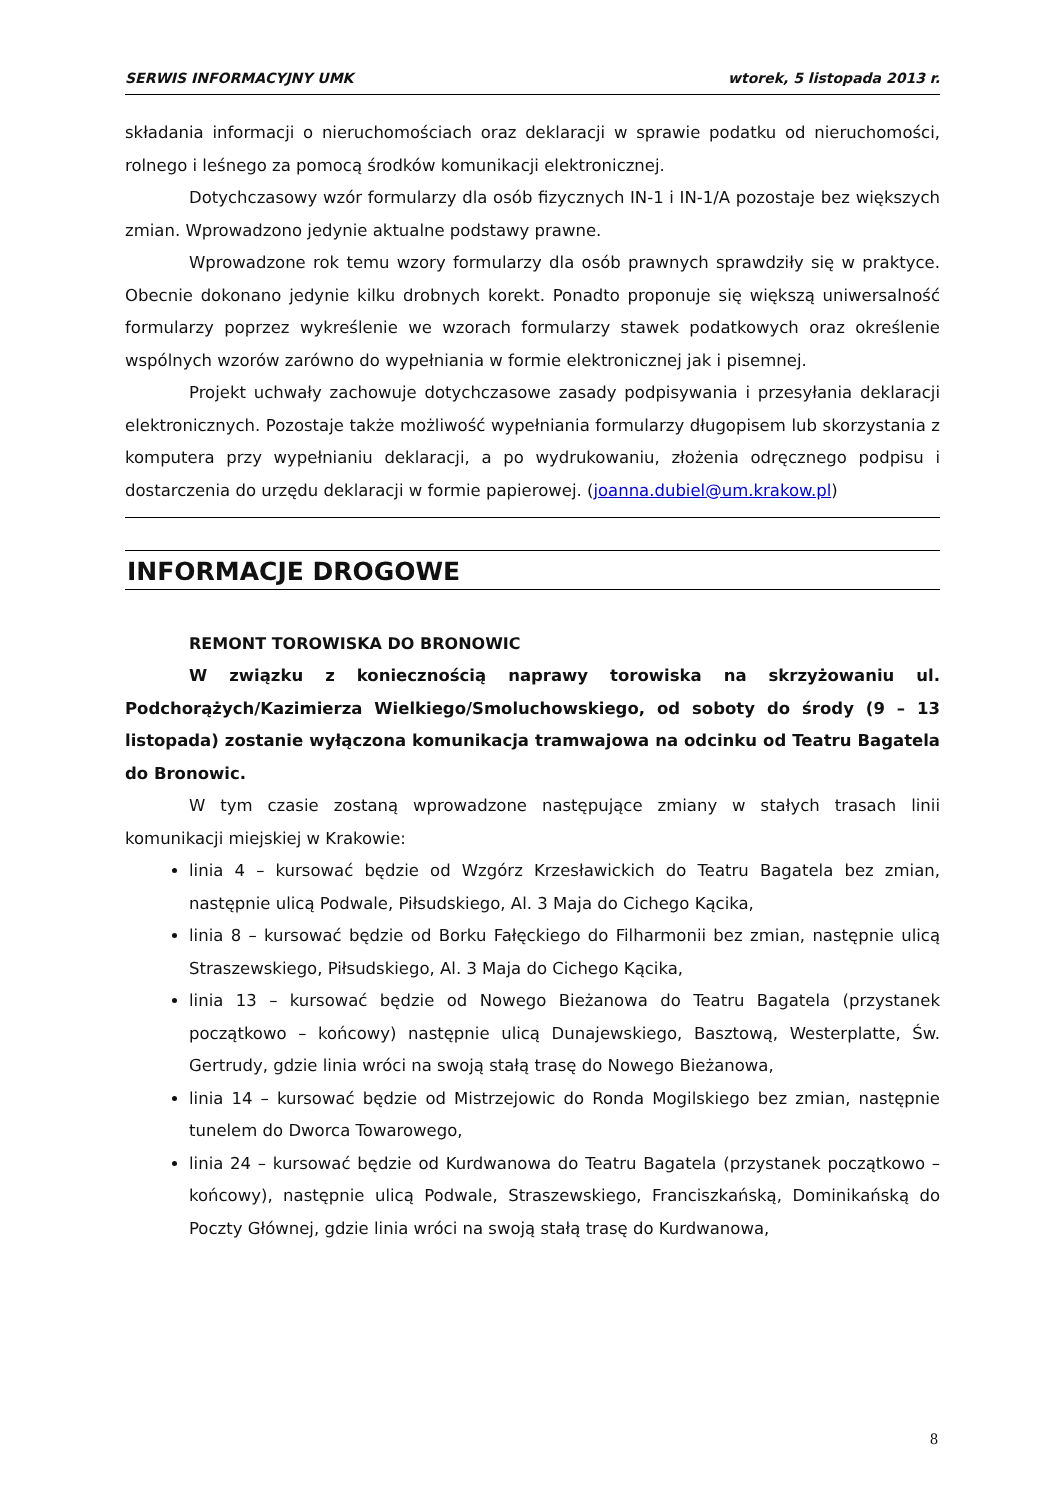SERWIS INFORMACYJNY UMK wtorek, 5 listopada 2013 r.
składania informacji o nieruchomościach oraz deklaracji w sprawie podatku od nieruchomości, rolnego i leśnego za pomocą środków komunikacji elektronicznej.
Dotychczasowy wzór formularzy dla osób fizycznych IN-1 i IN-1/A pozostaje bez większych zmian. Wprowadzono jedynie aktualne podstawy prawne.
Wprowadzone rok temu wzory formularzy dla osób prawnych sprawdziły się w praktyce. Obecnie dokonano jedynie kilku drobnych korekt. Ponadto proponuje się większą uniwersalność formularzy poprzez wykreślenie we wzorach formularzy stawek podatkowych oraz określenie wspólnych wzorów zarówno do wypełniania w formie elektronicznej jak i pisemnej.
Projekt uchwały zachowuje dotychczasowe zasady podpisywania i przesyłania deklaracji elektronicznych. Pozostaje także możliwość wypełniania formularzy długopisem lub skorzystania z komputera przy wypełnianiu deklaracji, a po wydrukowaniu, złożenia odręcznego podpisu i dostarczenia do urzędu deklaracji w formie papierowej. (joanna.dubiel@um.krakow.pl)
INFORMACJE DROGOWE
REMONT TOROWISKA DO BRONOWIC
W związku z koniecznością naprawy torowiska na skrzyżowaniu ul. Podchorążych/Kazimierza Wielkiego/Smoluchowskiego, od soboty do środy (9 – 13 listopada) zostanie wyłączona komunikacja tramwajowa na odcinku od Teatru Bagatela do Bronowic.
W tym czasie zostaną wprowadzone następujące zmiany w stałych trasach linii komunikacji miejskiej w Krakowie:
linia 4 – kursować będzie od Wzgórz Krzesławickich do Teatru Bagatela bez zmian, następnie ulicą Podwale, Piłsudskiego, Al. 3 Maja do Cichego Kącika,
linia 8 – kursować będzie od Borku Fałęckiego do Filharmonii bez zmian, następnie ulicą Straszewskiego, Piłsudskiego, Al. 3 Maja do Cichego Kącika,
linia 13 – kursować będzie od Nowego Bieżanowa do Teatru Bagatela (przystanek początkowo – końcowy) następnie ulicą Dunajewskiego, Basztową, Westerplatte, Św. Gertrudy, gdzie linia wróci na swoją stałą trasę do Nowego Bieżanowa,
linia 14 – kursować będzie od Mistrzejowic do Ronda Mogilskiego bez zmian, następnie tunelem do Dworca Towarowego,
linia 24 – kursować będzie od Kurdwanowa do Teatru Bagatela (przystanek początkowo – końcowy), następnie ulicą Podwale, Straszewskiego, Franciszkańską, Dominikańską do Poczty Głównej, gdzie linia wróci na swoją stałą trasę do Kurdwanowa,
8